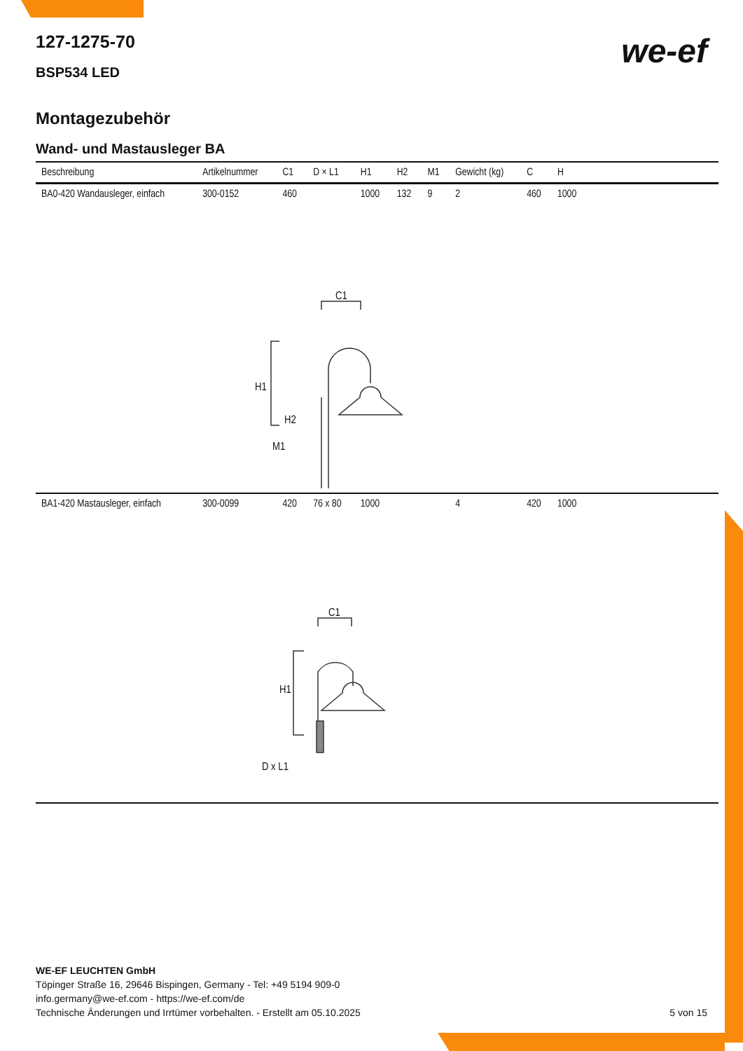we-ef
127-1275-70
BSP534 LED
Montagezubehör
Wand- und Mastausleger BA
| Beschreibung | Artikelnummer | C1 | D × L1 | H1 | H2 | M1 | Gewicht (kg) | C | H | |
| --- | --- | --- | --- | --- | --- | --- | --- | --- | --- | --- |
| BA0-420 Wandausleger, einfach | 300-0152 | 460 | | 1000 | 132 | 9 | 2 | 460 | 1000 | |
| C1 H1 H2 M1 | | | | | | | | | | |
| BA1-420 Mastausleger, einfach | 300-0099 | 420 | 76 x 80 | 1000 | | | 4 | 420 | 1000 | |
| C1 H1 D x L1 | | | | | | | | | | |
WE-EF LEUCHTEN GmbH
Töpinger Straße 16, 29646 Bispingen, Germany - Tel: +49 5194 909-0
info.germany@we-ef.com - https://we-ef.com/de
Technische Änderungen und Irrtümer vorbehalten. - Erstellt am 05.10.2025 5 von 15